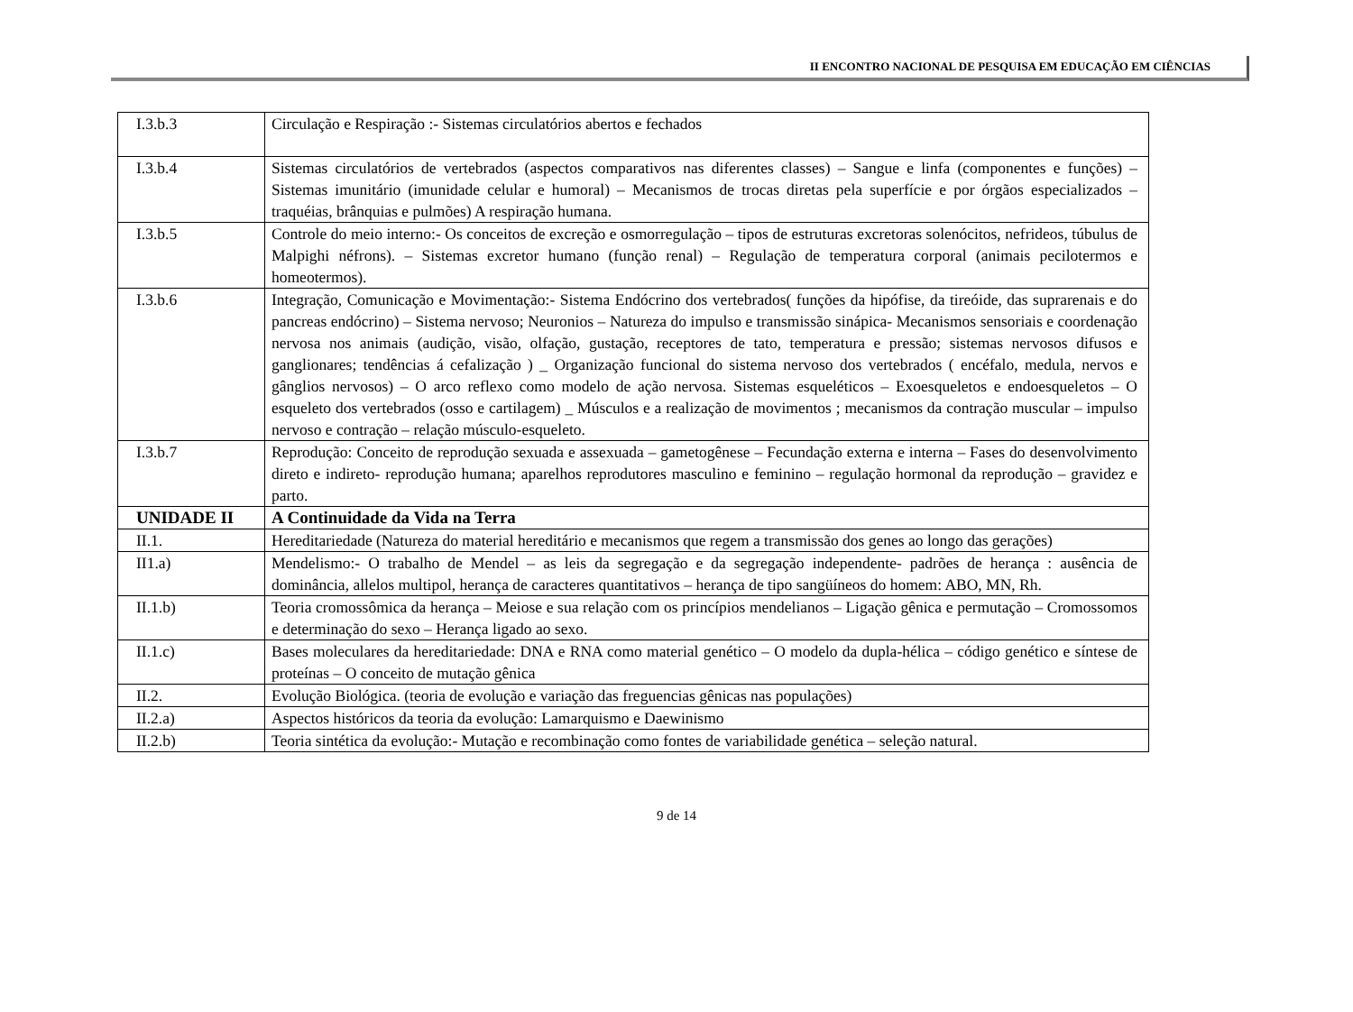II ENCONTRO NACIONAL DE PESQUISA EM EDUCAÇÃO EM CIÊNCIAS
| I.3.b.3 | Circulação e Respiração :- Sistemas circulatórios abertos e fechados |
| I.3.b.4 | Sistemas circulatórios de vertebrados (aspectos comparativos nas diferentes classes) – Sangue e linfa (componentes e funções) – Sistemas imunitário (imunidade celular e humoral) – Mecanismos de trocas diretas pela superfície e por órgãos especializados – traquéias, brânquias e pulmões) A respiração humana. |
| I.3.b.5 | Controle do meio interno:- Os conceitos de excreção e osmorregulação – tipos de estruturas excretoras solenócitos, nefrideos, túbulus de Malpighi néfrons). – Sistemas excretor humano (função renal) – Regulação de temperatura corporal (animais pecilotermos e homeotermos). |
| I.3.b.6 | Integração, Comunicação e Movimentação:- Sistema Endócrino dos vertebrados( funções da hipófise, da tireóide, das suprarenais e do pancreas endócrino) – Sistema nervoso; Neuronios – Natureza do impulso e transmissão sinápica- Mecanismos sensoriais e coordenação nervosa nos animais (audição, visão, olfação, gustação, receptores de tato, temperatura e pressão; sistemas nervosos difusos e ganglionares; tendências á cefalização ) _ Organização funcional do sistema nervoso dos vertebrados ( encéfalo, medula, nervos e gânglios nervosos) – O arco reflexo como modelo de ação nervosa. Sistemas esqueléticos – Exoesqueletos e endoesqueletos – O esqueleto dos vertebrados (osso e cartilagem) _ Músculos e a realização de movimentos ; mecanismos da contração muscular – impulso nervoso e contração – relação músculo-esqueleto. |
| I.3.b.7 | Reprodução: Conceito de reprodução sexuada e assexuada – gametogênese – Fecundação externa e interna – Fases do desenvolvimento direto e indireto- reprodução humana; aparelhos reprodutores masculino e feminino – regulação hormonal da reprodução – gravidez e parto. |
| UNIDADE II | A Continuidade da Vida na Terra |
| II.1. | Hereditariedade (Natureza do material hereditário e mecanismos que regem a transmissão dos genes ao longo das gerações) |
| II1.a) | Mendelismo:- O trabalho de Mendel – as leis da segregação e da segregação independente- padrões de herança : ausência de dominância, allelos multipol, herança de caracteres quantitativos – herança de tipo sangüíneos do homem: ABO, MN, Rh. |
| II.1.b) | Teoria cromossômica da herança – Meiose e sua relação com os princípios mendelianos – Ligação gênica e permutação – Cromossomos e determinação do sexo – Herança ligado ao sexo. |
| II.1.c) | Bases moleculares da hereditariedade: DNA e RNA como material genético – O modelo da dupla-hélica – código genético e síntese de proteínas – O conceito de mutação gênica |
| II.2. | Evolução Biológica. (teoria de evolução e variação das freguencias gênicas nas populações) |
| II.2.a) | Aspectos históricos da teoria da evolução: Lamarquismo e Daewinismo |
| II.2.b) | Teoria sintética da evolução:- Mutação e recombinação como fontes de variabilidade genética – seleção natural. |
9 de 14